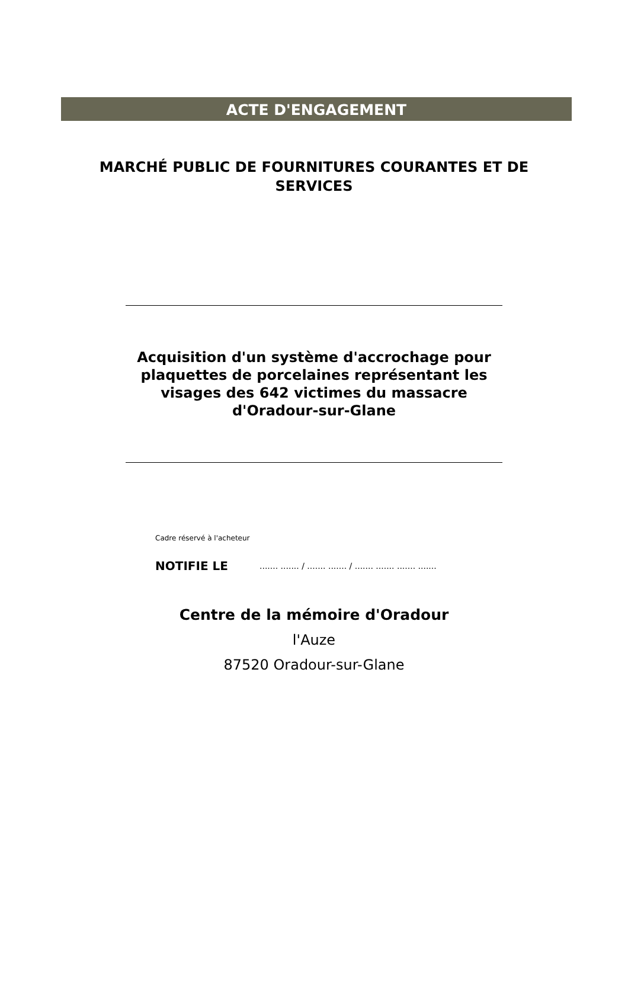ACTE D'ENGAGEMENT
MARCHÉ PUBLIC DE FOURNITURES COURANTES ET DE SERVICES
Acquisition d'un système d'accrochage pour plaquettes de porcelaines représentant les visages des 642 victimes du massacre d'Oradour-sur-Glane
Cadre réservé à l'acheteur
NOTIFIE LE....... ....... / ....... ....... / ....... ....... ....... .......
Centre de la mémoire d'Oradour
l'Auze
87520 Oradour-sur-Glane